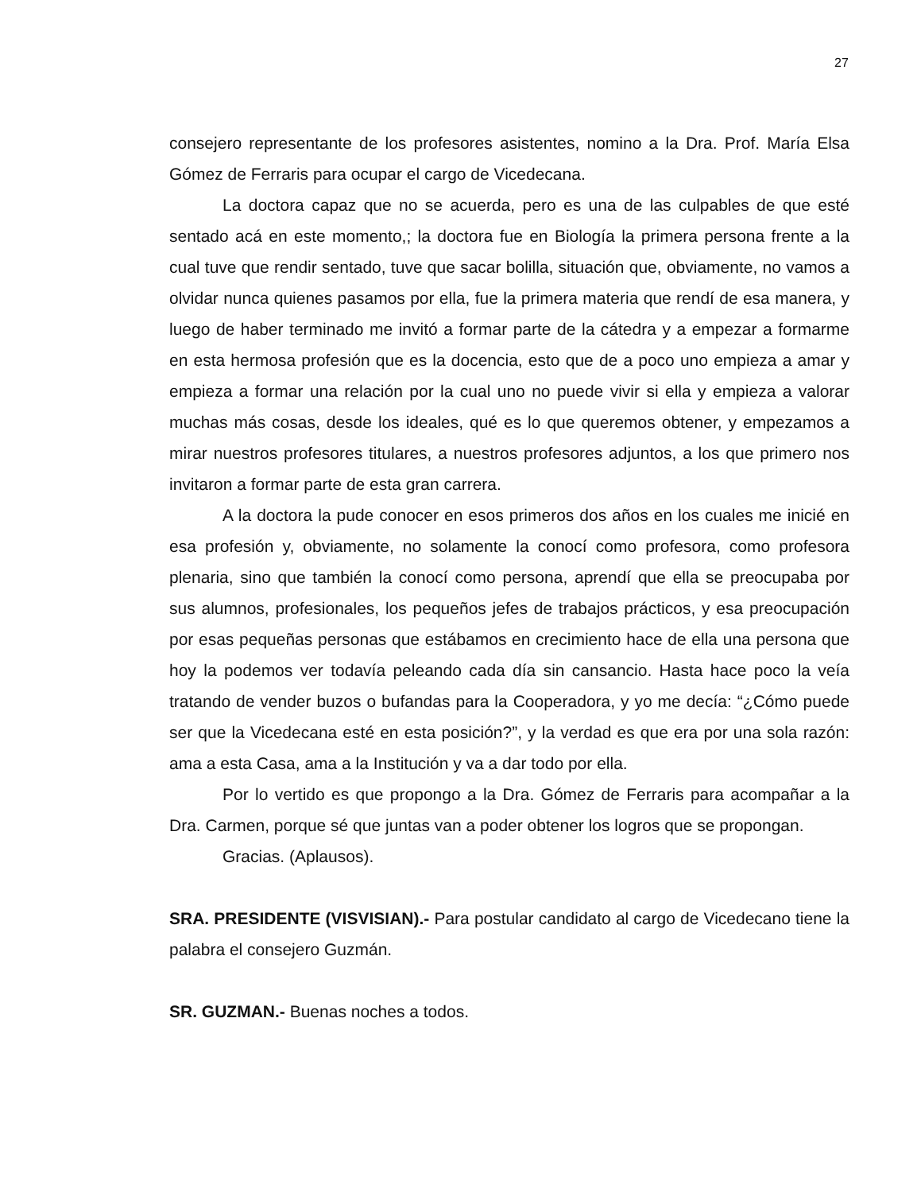27
consejero representante de los profesores asistentes, nomino a la Dra. Prof. María Elsa Gómez de Ferraris para ocupar el cargo de Vicedecana.
La doctora capaz que no se acuerda, pero es una de las culpables de que esté sentado acá en este momento,; la doctora fue en Biología la primera persona frente a la cual tuve que rendir sentado, tuve que sacar bolilla, situación que, obviamente, no vamos a olvidar nunca quienes pasamos por ella, fue la primera materia que rendí de esa manera, y luego de haber terminado me invitó a formar parte de la cátedra y a empezar a formarme en esta hermosa profesión que es la docencia, esto que de a poco uno empieza a amar y empieza a formar una relación por la cual uno no puede vivir si ella y empieza a valorar muchas más cosas, desde los ideales, qué es lo que queremos obtener, y empezamos a mirar nuestros profesores titulares, a nuestros profesores adjuntos, a los que primero nos invitaron a formar parte de esta gran carrera.
A la doctora la pude conocer en esos primeros dos años en los cuales me inicié en esa profesión y, obviamente, no solamente la conocí como profesora, como profesora plenaria, sino que también la conocí como persona, aprendí que ella se preocupaba por sus alumnos, profesionales, los pequeños jefes de trabajos prácticos, y esa preocupación por esas pequeñas personas que estábamos en crecimiento hace de ella una persona que hoy la podemos ver todavía peleando cada día sin cansancio. Hasta hace poco la veía tratando de vender buzos o bufandas para la Cooperadora, y yo me decía: “¿Cómo puede ser que la Vicedecana esté en esta posición?”, y la verdad es que era por una sola razón: ama a esta Casa, ama a la Institución y va a dar todo por ella.
Por lo vertido es que propongo a la Dra. Gómez de Ferraris para acompañar a la Dra. Carmen, porque sé que juntas van a poder obtener los logros que se propongan.
Gracias. (Aplausos).
SRA. PRESIDENTE (VISVISIAN).- Para postular candidato al cargo de Vicedecano tiene la palabra el consejero Guzmán.
SR. GUZMAN.- Buenas noches a todos.